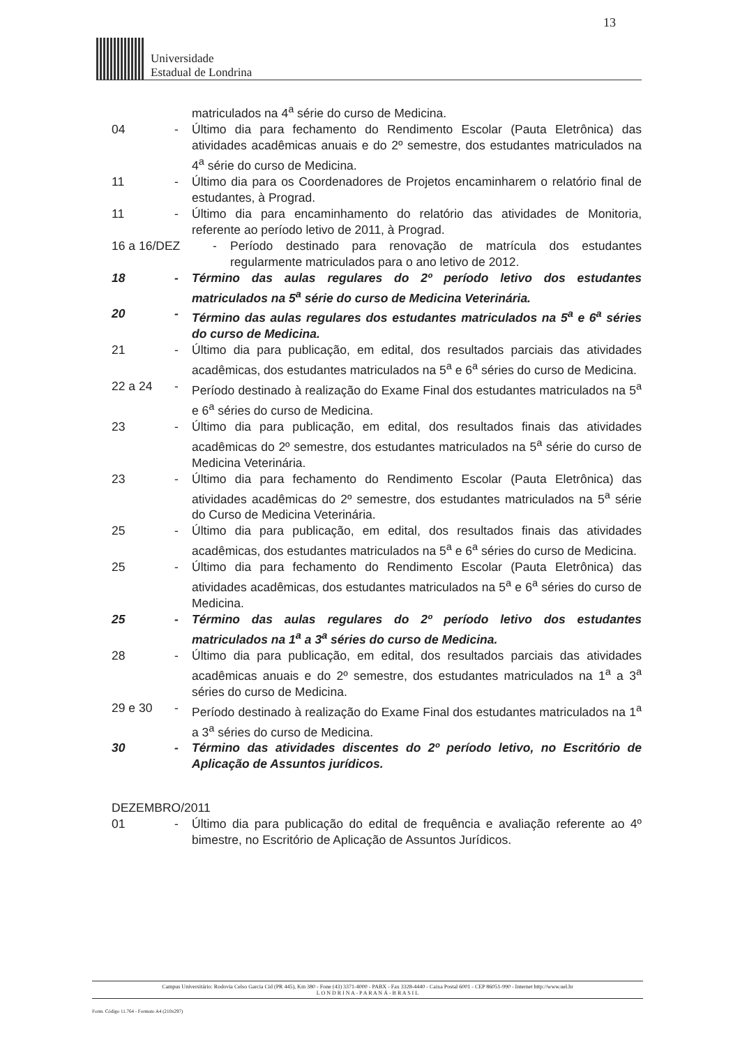13
Universidade
Estadual de Londrina
matriculados na 4<sup>a</sup> série do curso de Medicina.
04 - Último dia para fechamento do Rendimento Escolar (Pauta Eletrônica) das atividades acadêmicas anuais e do 2º semestre, dos estudantes matriculados na 4<sup>a</sup> série do curso de Medicina.
11 - Último dia para os Coordenadores de Projetos encaminharem o relatório final de estudantes, à Prograd.
11 - Último dia para encaminhamento do relatório das atividades de Monitoria, referente ao período letivo de 2011, à Prograd.
16 a 16/DEZ - Período destinado para renovação de matrícula dos estudantes regularmente matriculados para o ano letivo de 2012.
18 - Término das aulas regulares do 2º período letivo dos estudantes matriculados na 5<sup>a</sup> série do curso de Medicina Veterinária.
20 - Término das aulas regulares dos estudantes matriculados na 5<sup>a</sup> e 6<sup>a</sup> séries do curso de Medicina.
21 - Último dia para publicação, em edital, dos resultados parciais das atividades acadêmicas, dos estudantes matriculados na 5<sup>a</sup> e 6<sup>a</sup> séries do curso de Medicina.
22 a 24 - Período destinado à realização do Exame Final dos estudantes matriculados na 5<sup>a</sup> e 6<sup>a</sup> séries do curso de Medicina.
23 - Último dia para publicação, em edital, dos resultados finais das atividades acadêmicas do 2º semestre, dos estudantes matriculados na 5<sup>a</sup> série do curso de Medicina Veterinária.
23 - Último dia para fechamento do Rendimento Escolar (Pauta Eletrônica) das atividades acadêmicas do 2º semestre, dos estudantes matriculados na 5<sup>a</sup> série do Curso de Medicina Veterinária.
25 - Último dia para publicação, em edital, dos resultados finais das atividades acadêmicas, dos estudantes matriculados na 5<sup>a</sup> e 6<sup>a</sup> séries do curso de Medicina.
25 - Último dia para fechamento do Rendimento Escolar (Pauta Eletrônica) das atividades acadêmicas, dos estudantes matriculados na 5<sup>a</sup> e 6<sup>a</sup> séries do curso de Medicina.
25 - Término das aulas regulares do 2º período letivo dos estudantes matriculados na 1<sup>a</sup> a 3<sup>a</sup> séries do curso de Medicina.
28 - Último dia para publicação, em edital, dos resultados parciais das atividades acadêmicas anuais e do 2º semestre, dos estudantes matriculados na 1<sup>a</sup> a 3<sup>a</sup> séries do curso de Medicina.
29 e 30 - Período destinado à realização do Exame Final dos estudantes matriculados na 1<sup>a</sup> a 3<sup>a</sup> séries do curso de Medicina.
30 - Término das atividades discentes do 2º período letivo, no Escritório de Aplicação de Assuntos jurídicos.
DEZEMBRO/2011
01 - Último dia para publicação do edital de frequência e avaliação referente ao 4º bimestre, no Escritório de Aplicação de Assuntos Jurídicos.
Campus Universitário: Rodovia Celso Garcia Cid (PR 445), Km 380 - Fone (43) 3371-4000 - PABX - Fax 3328-4440 - Caixa Postal 6001 - CEP 86051-990 - Internet http://www.uel.br
L O N D R I N A - P A R A N Á - B R A S I L
Form. Código 11.764 - Formato A4 (210x297)